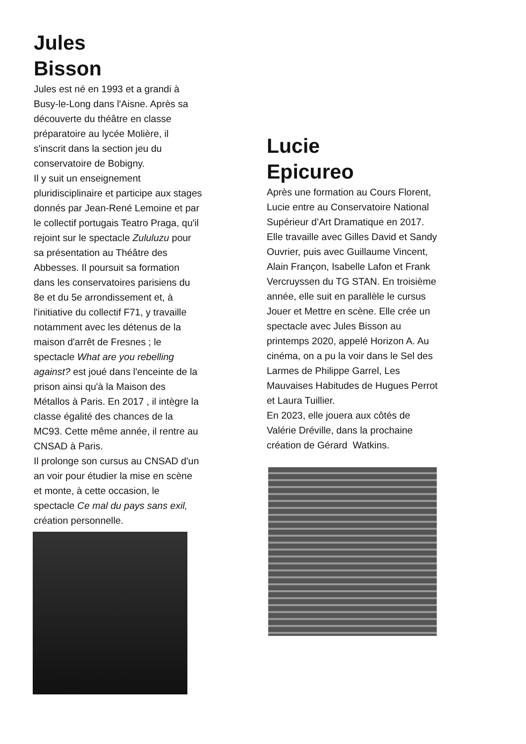Jules
Bisson
Jules est né en 1993 et a grandi à Busy-le-Long dans l'Aisne. Après sa découverte du théâtre en classe préparatoire au lycée Molière, il s'inscrit dans la section jeu du conservatoire de Bobigny.
Il y suit un enseignement pluridisciplinaire et participe aux stages donnés par Jean-René Lemoine et par le collectif portugais Teatro Praga, qu'il rejoint sur le spectacle Zululuzu pour sa présentation au Théâtre des Abbesses. Il poursuit sa formation dans les conservatoires parisiens du 8e et du 5e arrondissement et, à l'initiative du collectif F71, y travaille notamment avec les détenus de la maison d'arrêt de Fresnes ; le spectacle What are you rebelling against? est joué dans l'enceinte de la prison ainsi qu'à la Maison des Métallos à Paris. En 2017 , il intègre la classe égalité des chances de la MC93. Cette même année, il rentre au CNSAD à Paris.
Il prolonge son cursus au CNSAD d'un an voir pour étudier la mise en scène et monte, à cette occasion, le spectacle Ce mal du pays sans exil, création personnelle.
Lucie
Epicureo
Après une formation au Cours Florent, Lucie entre au Conservatoire National Supérieur d’Art Dramatique en 2017. Elle travaille avec Gilles David et Sandy Ouvrier, puis avec Guillaume Vincent, Alain Françon, Isabelle Lafon et Frank Vercruyssen du TG STAN. En troisième année, elle suit en parallèle le cursus Jouer et Mettre en scène. Elle crée un spectacle avec Jules Bisson au printemps 2020, appelé Horizon A. Au cinéma, on a pu la voir dans le Sel des Larmes de Philippe Garrel, Les Mauvaises Habitudes de Hugues Perrot et Laura Tuillier.
En 2023, elle jouera aux côtés de Valérie Dréville, dans la prochaine création de Gérard Watkins.